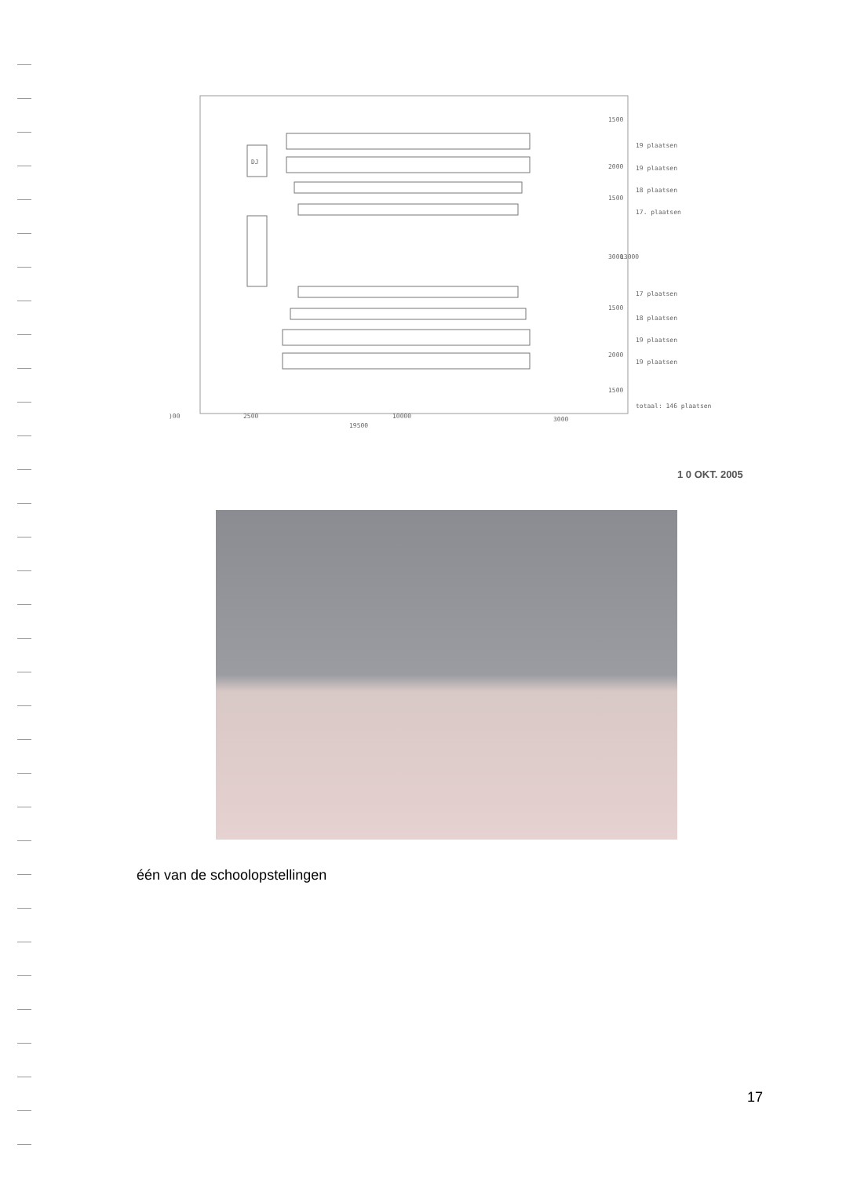DJ
19 plaatsen
19 plaatsen
18 plaatsen
17. plaatsen
17 plaatsen
18 plaatsen
19 plaatsen
19 plaatsen
totaal: 146 plaatsen
)00
2500
10000
3000
19500
1500
2000
1500
3000
13000
1500
2000
1500
1 0 OKT. 2005
één van de schoolopstellingen
17